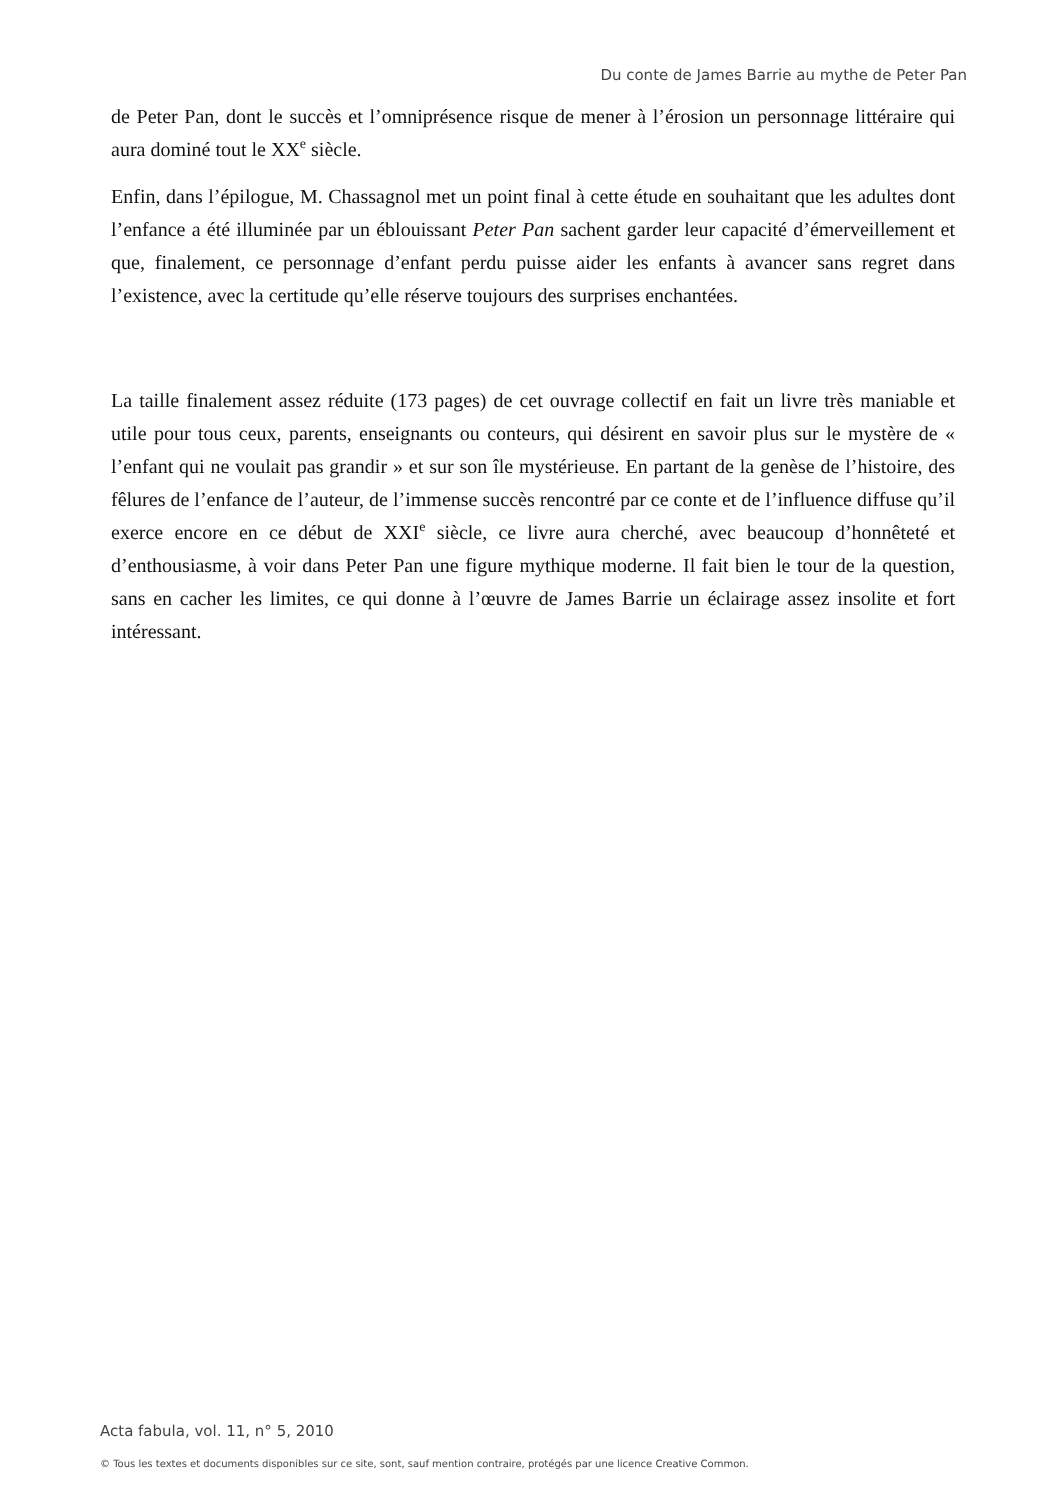Du conte de James Barrie au mythe de Peter Pan
de Peter Pan, dont le succès et l’omniprésence risque de mener à l’érosion un personnage littéraire qui aura dominé tout le XX<sup>e</sup> siècle.
Enfin, dans l’épilogue, M. Chassagnol met un point final à cette étude en souhaitant que les adultes dont l’enfance a été illuminée par un éblouissant Peter Pan sachent garder leur capacité d’émerveillement et que, finalement, ce personnage d’enfant perdu puisse aider les enfants à avancer sans regret dans l’existence, avec la certitude qu’elle réserve toujours des surprises enchantées.
La taille finalement assez réduite (173 pages) de cet ouvrage collectif en fait un livre très maniable et utile pour tous ceux, parents, enseignants ou conteurs, qui désirent en savoir plus sur le mystère de « l’enfant qui ne voulait pas grandir » et sur son île mystérieuse. En partant de la genèse de l’histoire, des fêlures de l’enfance de l’auteur, de l’immense succès rencontré par ce conte et de l’influence diffuse qu’il exerce encore en ce début de XXI<sup>e</sup> siècle, ce livre aura cherché, avec beaucoup d’honnêteté et d’enthousiasme, à voir dans Peter Pan une figure mythique moderne. Il fait bien le tour de la question, sans en cacher les limites, ce qui donne à l’œuvre de James Barrie un éclairage assez insolite et fort intéressant.
Acta fabula, vol. 11, n° 5, 2010
© Tous les textes et documents disponibles sur ce site, sont, sauf mention contraire, protégés par une licence Creative Common.